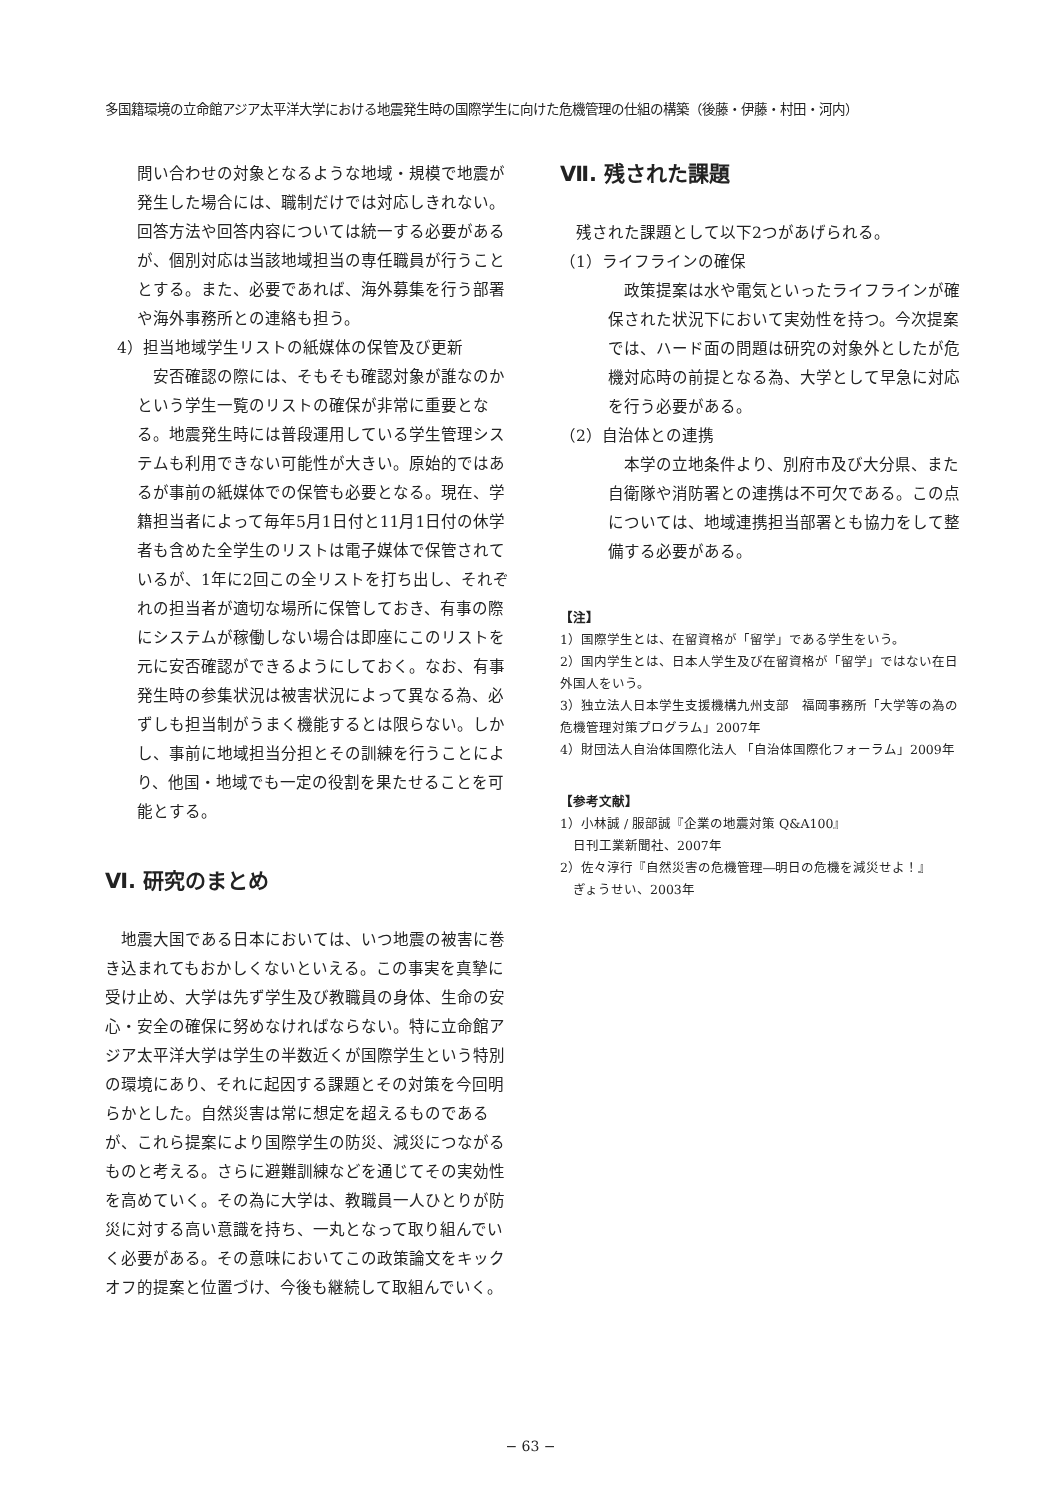多国籍環境の立命館アジア太平洋大学における地震発生時の国際学生に向けた危機管理の仕組の構築（後藤・伊藤・村田・河内）
問い合わせの対象となるような地域・規模で地震が発生した場合には、職制だけでは対応しきれない。回答方法や回答内容については統一する必要があるが、個別対応は当該地域担当の専任職員が行うこととする。また、必要であれば、海外募集を行う部署や海外事務所との連絡も担う。
4）担当地域学生リストの紙媒体の保管及び更新
　安否確認の際には、そもそも確認対象が誰なのかという学生一覧のリストの確保が非常に重要となる。地震発生時には普段運用している学生管理システムも利用できない可能性が大きい。原始的ではあるが事前の紙媒体での保管も必要となる。現在、学籍担当者によって毎年5月1日付と11月1日付の休学者も含めた全学生のリストは電子媒体で保管されているが、1年に2回この全リストを打ち出し、それぞれの担当者が適切な場所に保管しておき、有事の際にシステムが稼働しない場合は即座にこのリストを元に安否確認ができるようにしておく。なお、有事発生時の参集状況は被害状況によって異なる為、必ずしも担当制がうまく機能するとは限らない。しかし、事前に地域担当分担とその訓練を行うことにより、他国・地域でも一定の役割を果たせることを可能とする。
Ⅵ. 研究のまとめ
　地震大国である日本においては、いつ地震の被害に巻き込まれてもおかしくないといえる。この事実を真摯に受け止め、大学は先ず学生及び教職員の身体、生命の安心・安全の確保に努めなければならない。特に立命館アジア太平洋大学は学生の半数近くが国際学生という特別の環境にあり、それに起因する課題とその対策を今回明らかとした。自然災害は常に想定を超えるものであるが、これら提案により国際学生の防災、減災につながるものと考える。さらに避難訓練などを通じてその実効性を高めていく。その為に大学は、教職員一人ひとりが防災に対する高い意識を持ち、一丸となって取り組んでいく必要がある。その意味においてこの政策論文をキックオフ的提案と位置づけ、今後も継続して取組んでいく。
Ⅶ. 残された課題
　残された課題として以下2つがあげられる。
（1）ライフラインの確保
　政策提案は水や電気といったライフラインが確保された状況下において実効性を持つ。今次提案では、ハード面の問題は研究の対象外としたが危機対応時の前提となる為、大学として早急に対応を行う必要がある。
（2）自治体との連携
　本学の立地条件より、別府市及び大分県、また自衛隊や消防署との連携は不可欠である。この点については、地域連携担当部署とも協力をして整備する必要がある。
【注】
1）国際学生とは、在留資格が「留学」である学生をいう。
2）国内学生とは、日本人学生及び在留資格が「留学」ではない在日外国人をいう。
3）独立法人日本学生支援機構九州支部　福岡事務所「大学等の為の危機管理対策プログラム」2007年
4）財団法人自治体国際化法人 「自治体国際化フォーラム」2009年
【参考文献】
1）小林誠 / 服部誠『企業の地震対策 Q&A100』
　日刊工業新聞社、2007年
2）佐々淳行『自然災害の危機管理―明日の危機を減災せよ！』
　ぎょうせい、2003年
− 63 −